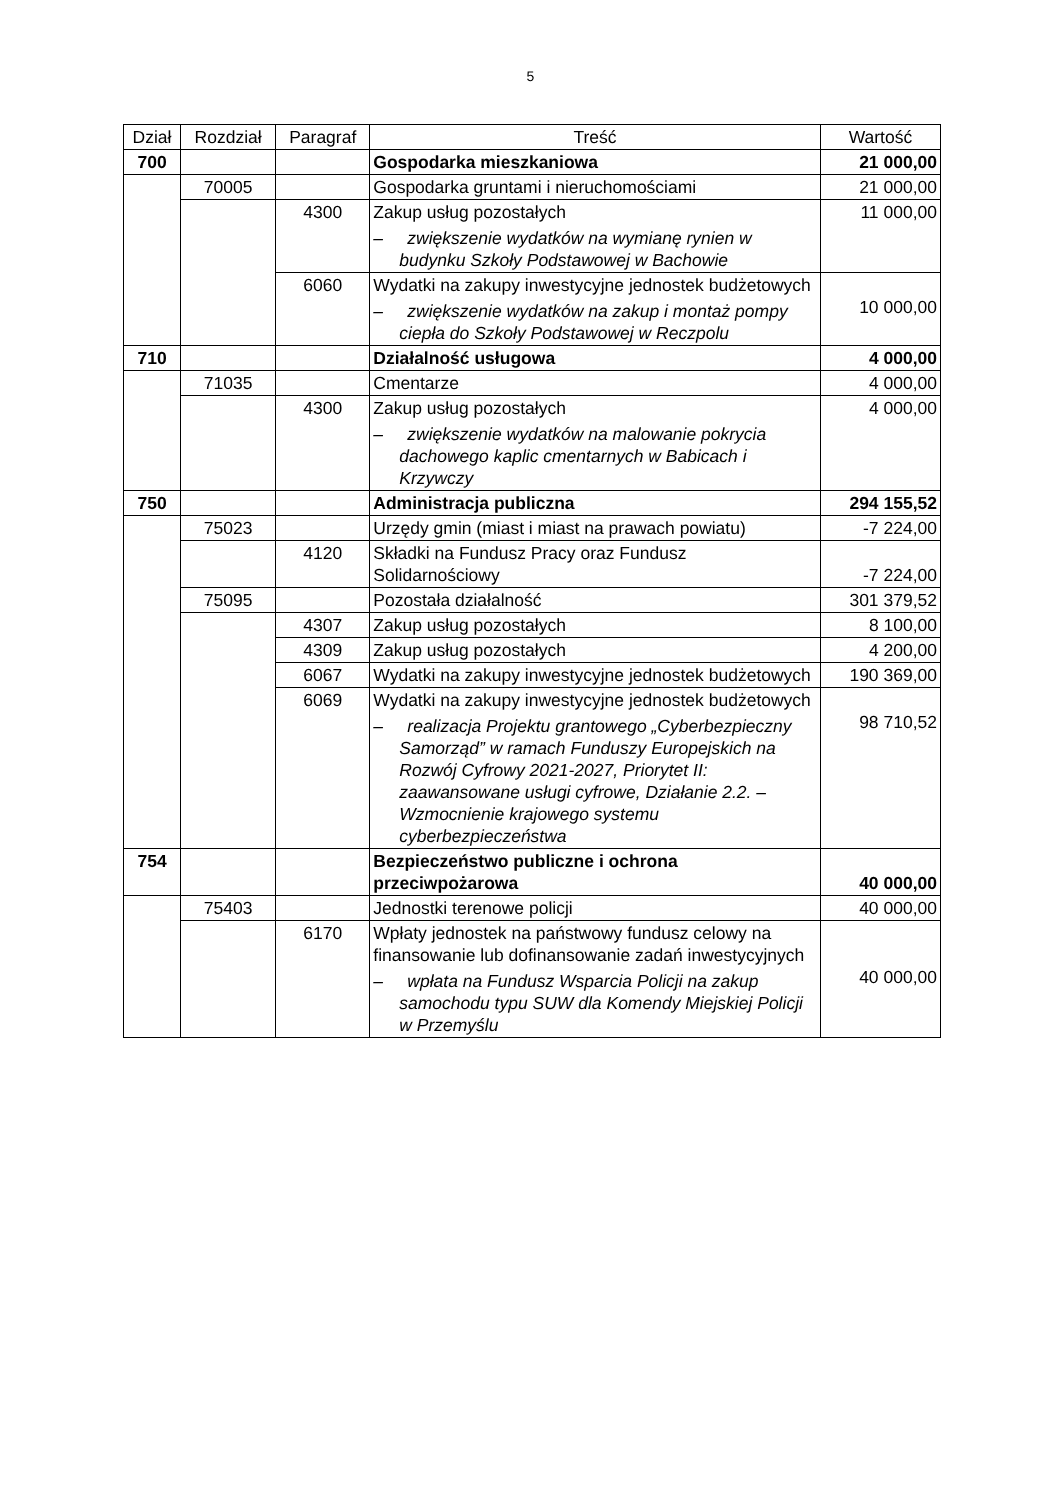5
| Dział | Rozdział | Paragraf | Treść | Wartość |
| --- | --- | --- | --- | --- |
| 700 | | | Gospodarka mieszkaniowa | 21 000,00 |
| | 70005 | | Gospodarka gruntami i nieruchomościami | 21 000,00 |
| | | 4300 | Zakup usług pozostałych – zwiększenie wydatków na wymianę rynien w budynku Szkoły Podstawowej w Bachowie | 11 000,00 |
| | | 6060 | Wydatki na zakupy inwestycyjne jednostek budżetowych – zwiększenie wydatków na zakup i montaż pompy ciepła do Szkoły Podstawowej w Reczpolu | 10 000,00 |
| 710 | | | Działalność usługowa | 4 000,00 |
| | 71035 | | Cmentarze | 4 000,00 |
| | | 4300 | Zakup usług pozostałych – zwiększenie wydatków na malowanie pokrycia dachowego kaplic cmentarnych w Babicach i Krzywczy | 4 000,00 |
| 750 | | | Administracja publiczna | 294 155,52 |
| | 75023 | | Urzędy gmin (miast i miast na prawach powiatu) | -7 224,00 |
| | | 4120 | Składki na Fundusz Pracy oraz Fundusz Solidarnościowy | -7 224,00 |
| | 75095 | | Pozostała działalność | 301 379,52 |
| | | 4307 | Zakup usług pozostałych | 8 100,00 |
| | | 4309 | Zakup usług pozostałych | 4 200,00 |
| | | 6067 | Wydatki na zakupy inwestycyjne jednostek budżetowych | 190 369,00 |
| | | 6069 | Wydatki na zakupy inwestycyjne jednostek budżetowych – realizacja Projektu grantowego „Cyberbezpieczny Samorząd” w ramach Funduszy Europejskich na Rozwój Cyfrowy 2021-2027, Priorytet II: zaawansowane usługi cyfrowe, Działanie 2.2. – Wzmocnienie krajowego systemu cyberbezpieczeństwa | 98 710,52 |
| 754 | | | Bezpieczeństwo publiczne i ochrona przeciwpożarowa | 40 000,00 |
| | 75403 | | Jednostki terenowe policji | 40 000,00 |
| | | 6170 | Wpłaty jednostek na państwowy fundusz celowy na finansowanie lub dofinansowanie zadań inwestycyjnych – wpłata na Fundusz Wsparcia Policji na zakup samochodu typu SUW dla Komendy Miejskiej Policji w Przemyślu | 40 000,00 |